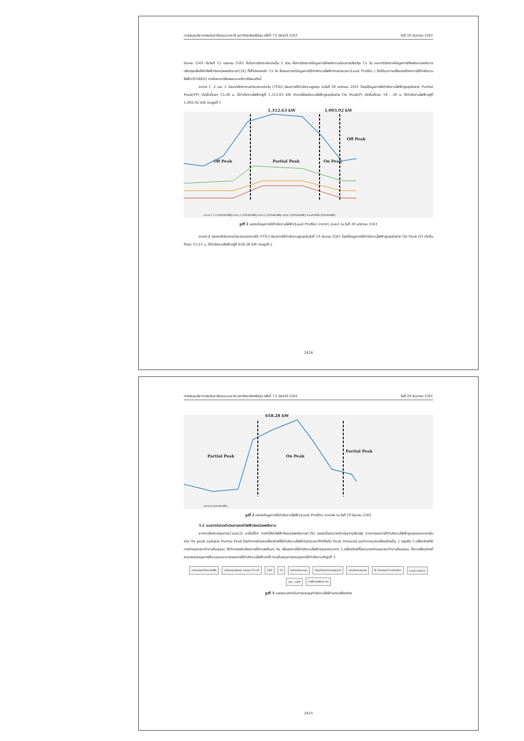การประชุมวิชาการระดับชาติและนานาชาติ มหาวิทยาลัยศรีปทุม ครั้งที่ 13 ประจำปี 2561 วันที่ 20 ธันวาคม 2561
มีนาคม 2561 ถึงวันที่ 15 เมษายน 2561 ซึ่งในการวิเคราะห์แบ่งเป็น 2 ส่วน คือการวิเคราะห์ข้อมูลการใช้พลังงานก่อนการปรับปรุง 15 วัน และการวิเคราะห์ข้อมูลการใช้พลังงานหลังการปรับปรุงเพื่อให้ค่าไฟฟ้าต่อหน่วยพลังงาน(C/E) ที่ใช้ไปลดลงอีก 15 วัน ซึ่งผลการนำข้อมูลการใช้กำลังงานไฟฟ้าตามช่วงเวลา(Load Profile ) ซึ่งได้มาจากเครื่องบันทึกค่าการใช้กำลังงานไฟฟ้า(ENRES) ภายในอาคารโรงพยาบาลวิภาวดีมีผลดังนี้
อาคาร 1 ,2 และ 3 ประเภทอัตราตามช่วงเวลาของวัน (TOD) มีผลการใช้กำลังงานสูงสุด ในวันที่ 30 มกราคม 2561 โดยมีข้อมูลการใช้กำลังงานไฟฟ้าสูงสุดในช่วง Partial Peak(PP) เกิดขึ้นที่เวลา 15:30 น. ใช้กำลังงานไฟฟ้าอยู่ที่ 1,312.63 kW ค่าการใช้พลังงานไฟฟ้าสูงสุดในช่วง On Peak(P) เกิดขึ้นที่เวลา 18 : 30 น. ใช้กำลังงานไฟฟ้าอยู่ที่ 1,003.92 kW ตามรูปที่ 1
1,312.63 kW 1,003.92 kW
Off Peak Partial Peak On Peak
Off Peak
อาคาร 1 2 3 [ค่ากำลังไฟฟ้า] อาคาร 1 [ค่ากำลังไฟฟ้า] อาคาร 2 [ค่ากำลังไฟฟ้า] อาคาร 3 [ค่ากำลังไฟฟ้า] ระบบทำน้ำเย็น [ค่ากำลังไฟฟ้า]
รูปที่ 1 แสดงข้อมูลการใช้กำลังงานไฟฟ้า(Load Profile) อาคาร1,2และ3 ณ.วันที่ 30 มกราคม 2561
อาคาร 4 ประเภทอัตราตามช่วงเวลาของการใช้ (TOU) มีผลการใช้กำลังงานสูงสุดในวันที่ 19 มีนาคม 2561 โดยมีข้อมูลการใช้กำลังงานไฟฟ้าสูงสุดในช่วง On Peak (P) เกิดขึ้นที่เวลา 15:15 น. ใช้กำลังงานไฟฟ้าอยู่ที่ 658.28 kW ตามรูปที่ 2
2424
การประชุมวิชาการระดับชาติและนานาชาติ มหาวิทยาลัยศรีปทุม ครั้งที่ 13 ประจำปี 2561 วันที่ 20 ธันวาคม 2561
658.28 kW
Partial Peak On Peak
Partial Peak
อาคาร 4 [ค่ากำลังไฟฟ้า]
รูปที่ 2 แสดงข้อมูลการใช้กำลังงานไฟฟ้า(Load Profile) อาคาร4 ณ.วันที่ 19 มีนาคม 2561
3.2 แนวทางในการดำเนินการลดค่าไฟฟ้าต่อหน่วยพลังงาน
จากการวิเคราะห์สมการ(1)และ(2) จะเห็นได้ว่า การทำให้ค่าไฟฟ้าต่อหน่วยพลังงาน(C/E) ลดลงนั้นสามารถดำเนินการปรับปรุง จากการลดการใช้กำลังงานไฟฟ้าสูงสุดของอาคารในช่วง On peak และในช่วง Partial Peak โดยทำการสำรวจเครื่องจักรที่ใช้กำลังงานไฟฟ้าในช่วงเวลาที่ทำให้เกิด Peak Demand และทำการแบ่งเครื่องจักรเป็น 2 กลุ่มคือ 1.เครื่องจักรที่มีการกำหนดเวลาทำงานที่แน่นอน ให้ทำการหลีกเลี่ยงการใช้งานพร้อมๆ กัน เพื่อลดการใช้กำลังงานไฟฟ้ารวมของอาคาร 2.เครื่องจักรที่ไม่สามารถกำหนดเวลาทำงานที่แน่นอน ให้หาเครื่องจักรที่สามารถควบคุมการใช้งานและสามารถลดการใช้กำลังงานไฟฟ้าลงได้ ตามขั้นตอนการควบคุมการใช้กำลังงานดังรูปที่ 3
การควบคุมกำลังงานไฟฟ้า
การควบคุมปริมาณ ตามเวลา 15 นาที
ไม่ได้
ได้
ไม่สามารถควบคุม
ต้องปล่อยไปตามธรรมชาติ
สามารถควบคุมการ
ใช้ Demand Controller
Load control
ON - OFF
การใช้งานพร้อมๆ กัน
รูปที่ 3 แสดงแนวทางในการควบคุมกำลังงานไฟฟ้าของเครื่องจักร
2425